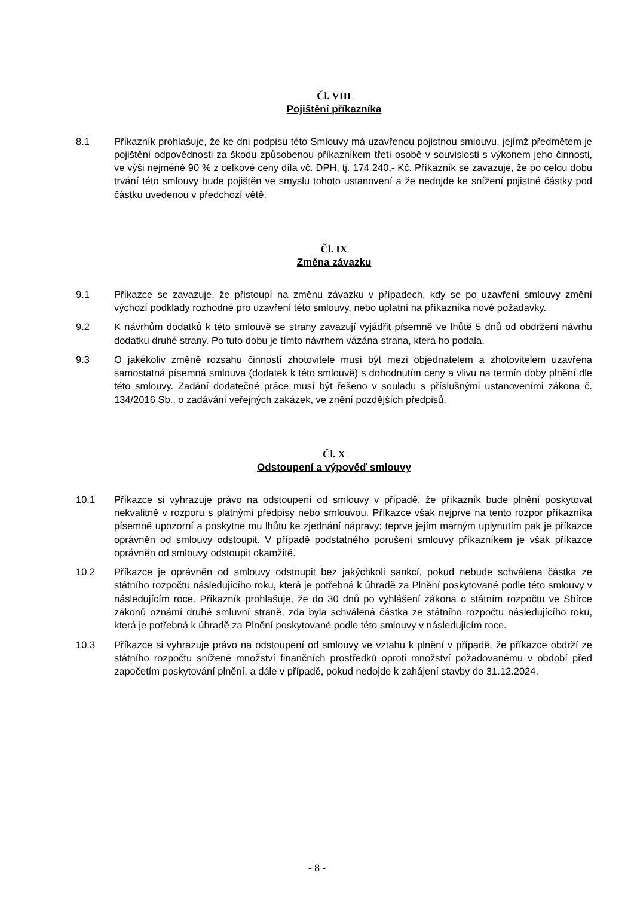Čl. VIII
Pojištění příkazníka
8.1 Příkazník prohlašuje, že ke dni podpisu této Smlouvy má uzavřenou pojistnou smlouvu, jejímž předmětem je pojištění odpovědnosti za škodu způsobenou příkazníkem třetí osobě v souvislosti s výkonem jeho činnosti, ve výši nejméně 90 % z celkové ceny díla vč. DPH, tj. 174 240,- Kč. Příkazník se zavazuje, že po celou dobu trvání této smlouvy bude pojištěn ve smyslu tohoto ustanovení a že nedojde ke snížení pojistné částky pod částku uvedenou v předchozí větě.
Čl. IX
Změna závazku
9.1 Příkazce se zavazuje, že přistoupí na změnu závazku v případech, kdy se po uzavření smlouvy změní výchozí podklady rozhodné pro uzavření této smlouvy, nebo uplatní na příkazníka nové požadavky.
9.2 K návrhům dodatků k této smlouvě se strany zavazují vyjádřit písemně ve lhůtě 5 dnů od obdržení návrhu dodatku druhé strany. Po tuto dobu je tímto návrhem vázána strana, která ho podala.
9.3 O jakékoliv změně rozsahu činností zhotovitele musí být mezi objednatelem a zhotovitelem uzavřena samostatná písemná smlouva (dodatek k této smlouvě) s dohodnutím ceny a vlivu na termín doby plnění dle této smlouvy. Zadání dodatečné práce musí být řešeno v souladu s příslušnými ustanoveními zákona č. 134/2016 Sb., o zadávání veřejných zakázek, ve znění pozdějších předpisů.
Čl. X
Odstoupení a výpověď smlouvy
10.1 Příkazce si vyhrazuje právo na odstoupení od smlouvy v případě, že příkazník bude plnění poskytovat nekvalitně v rozporu s platnými předpisy nebo smlouvou. Příkazce však nejprve na tento rozpor příkazníka písemně upozorní a poskytne mu lhůtu ke zjednání nápravy; teprve jejím marným uplynutím pak je příkazce oprávněn od smlouvy odstoupit. V případě podstatného porušení smlouvy příkazníkem je však příkazce oprávněn od smlouvy odstoupit okamžitě.
10.2 Příkazce je oprávněn od smlouvy odstoupit bez jakýchkoli sankcí, pokud nebude schválena částka ze státního rozpočtu následujícího roku, která je potřebná k úhradě za Plnění poskytované podle této smlouvy v následujícím roce. Příkazník prohlašuje, že do 30 dnů po vyhlášení zákona o státním rozpočtu ve Sbírce zákonů oznámí druhé smluvní straně, zda byla schválená částka ze státního rozpočtu následujícího roku, která je potřebná k úhradě za Plnění poskytované podle této smlouvy v následujícím roce.
10.3 Příkazce si vyhrazuje právo na odstoupení od smlouvy ve vztahu k plnění v případě, že příkazce obdrží ze státního rozpočtu snížené množství finančních prostředků oproti množství požadovanému v období před započetím poskytování plnění, a dále v případě, pokud nedojde k zahájení stavby do 31.12.2024.
- 8 -